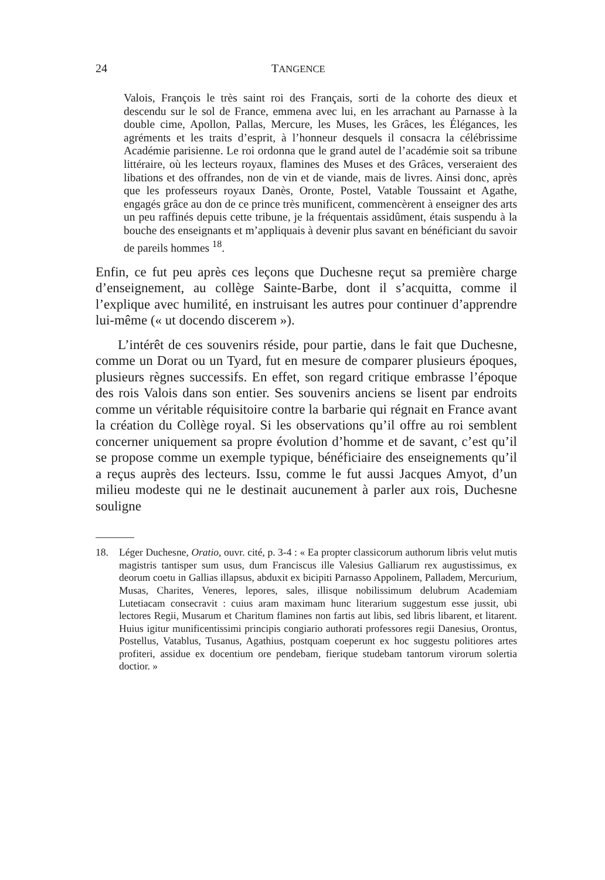24 TANGENCE
Valois, François le très saint roi des Français, sorti de la cohorte des dieux et descendu sur le sol de France, emmena avec lui, en les arrachant au Parnasse à la double cime, Apollon, Pallas, Mercure, les Muses, les Grâces, les Élégances, les agréments et les traits d’esprit, à l’honneur desquels il consacra la célébrissime Académie parisienne. Le roi ordonna que le grand autel de l’académie soit sa tribune littéraire, où les lecteurs royaux, flamines des Muses et des Grâces, verseraient des libations et des offrandes, non de vin et de viande, mais de livres. Ainsi donc, après que les professeurs royaux Danès, Oronte, Postel, Vatable Toussaint et Agathe, engagés grâce au don de ce prince très munificent, commencèrent à enseigner des arts un peu raffinés depuis cette tribune, je la fréquentais assidûment, étais suspendu à la bouche des enseignants et m’appliquais à devenir plus savant en bénéficiant du savoir de pareils hommes <sup>18</sup>.
Enfin, ce fut peu après ces leçons que Duchesne reçut sa première charge d’enseignement, au collège Sainte-Barbe, dont il s’acquitta, comme il l’explique avec humilité, en instruisant les autres pour continuer d’apprendre lui-même (« ut docendo discerem »).
L’intérêt de ces souvenirs réside, pour partie, dans le fait que Duchesne, comme un Dorat ou un Tyard, fut en mesure de comparer plusieurs époques, plusieurs règnes successifs. En effet, son regard critique embrasse l’époque des rois Valois dans son entier. Ses souvenirs anciens se lisent par endroits comme un véritable réquisitoire contre la barbarie qui régnait en France avant la création du Collège royal. Si les observations qu’il offre au roi semblent concerner uniquement sa propre évolution d’homme et de savant, c’est qu’il se propose comme un exemple typique, bénéficiaire des enseignements qu’il a reçus auprès des lecteurs. Issu, comme le fut aussi Jacques Amyot, d’un milieu modeste qui ne le destinait aucunement à parler aux rois, Duchesne souligne
18. Léger Duchesne, Oratio, ouvr. cité, p. 3-4 : « Ea propter classicorum authorum libris velut mutis magistris tantisper sum usus, dum Franciscus ille Valesius Galliarum rex augustissimus, ex deorum coetu in Gallias illapsus, abduxit ex bicipiti Parnasso Appolinem, Palladem, Mercurium, Musas, Charites, Veneres, lepores, sales, illisque nobilissimum delubrum Academiam Lutetiacam consecravit : cuius aram maximam hunc literarium suggestum esse jussit, ubi lectores Regii, Musarum et Charitum flamines non fartis aut libis, sed libris libarent, et litarent. Huius igitur munificentissimi principis congiario authorati professores regii Danesius, Orontus, Postellus, Vatablus, Tusanus, Agathius, postquam coeperunt ex hoc suggestu politiores artes profiteri, assidue ex docentium ore pendebam, fierique studebam tantorum virorum solertia doctior. »